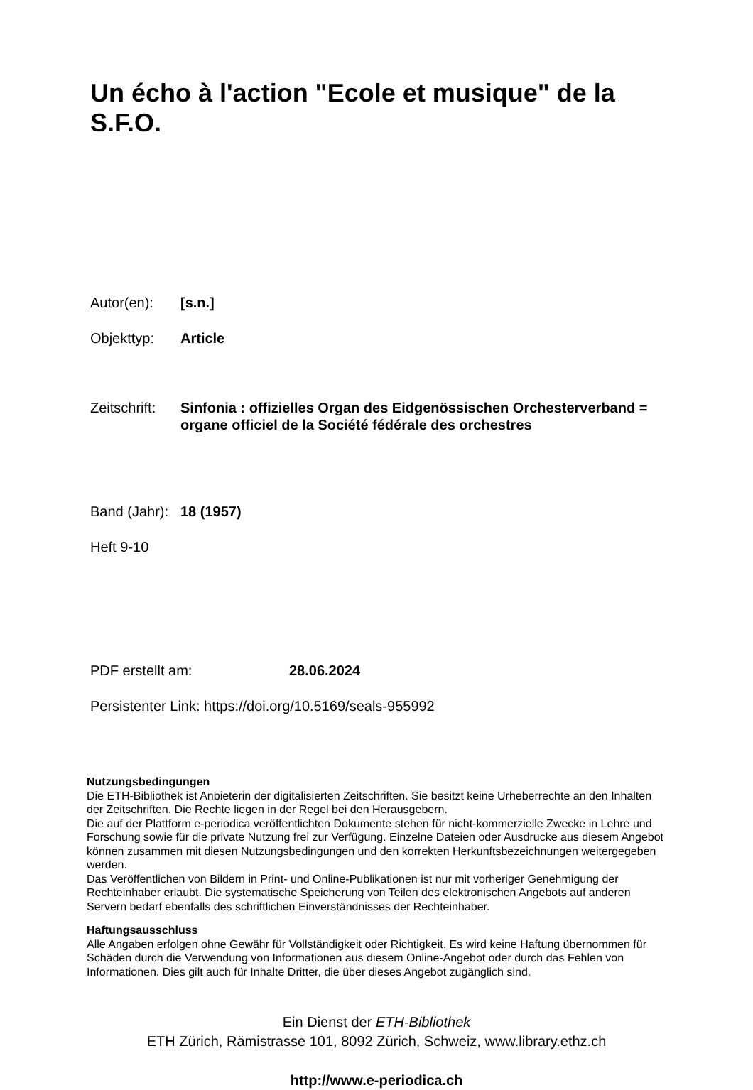Un écho à l'action "Ecole et musique" de la S.F.O.
Autor(en): [s.n.]
Objekttyp: Article
Zeitschrift:
Sinfonia : offizielles Organ des Eidgenössischen Orchesterverband = organe officiel de la Société fédérale des orchestres
Band (Jahr):
18 (1957)
Heft 9-10
PDF erstellt am: 28.06.2024
Persistenter Link: https://doi.org/10.5169/seals-955992
Nutzungsbedingungen
Die ETH-Bibliothek ist Anbieterin der digitalisierten Zeitschriften. Sie besitzt keine Urheberrechte an den Inhalten der Zeitschriften. Die Rechte liegen in der Regel bei den Herausgebern.
Die auf der Plattform e-periodica veröffentlichten Dokumente stehen für nicht-kommerzielle Zwecke in Lehre und Forschung sowie für die private Nutzung frei zur Verfügung. Einzelne Dateien oder Ausdrucke aus diesem Angebot können zusammen mit diesen Nutzungsbedingungen und den korrekten Herkunftsbezeichnungen weitergegeben werden.
Das Veröffentlichen von Bildern in Print- und Online-Publikationen ist nur mit vorheriger Genehmigung der Rechteinhaber erlaubt. Die systematische Speicherung von Teilen des elektronischen Angebots auf anderen Servern bedarf ebenfalls des schriftlichen Einverständnisses der Rechteinhaber.
Haftungsausschluss
Alle Angaben erfolgen ohne Gewähr für Vollständigkeit oder Richtigkeit. Es wird keine Haftung übernommen für Schäden durch die Verwendung von Informationen aus diesem Online-Angebot oder durch das Fehlen von Informationen. Dies gilt auch für Inhalte Dritter, die über dieses Angebot zugänglich sind.
Ein Dienst der ETH-Bibliothek
ETH Zürich, Rämistrasse 101, 8092 Zürich, Schweiz, www.library.ethz.ch
http://www.e-periodica.ch